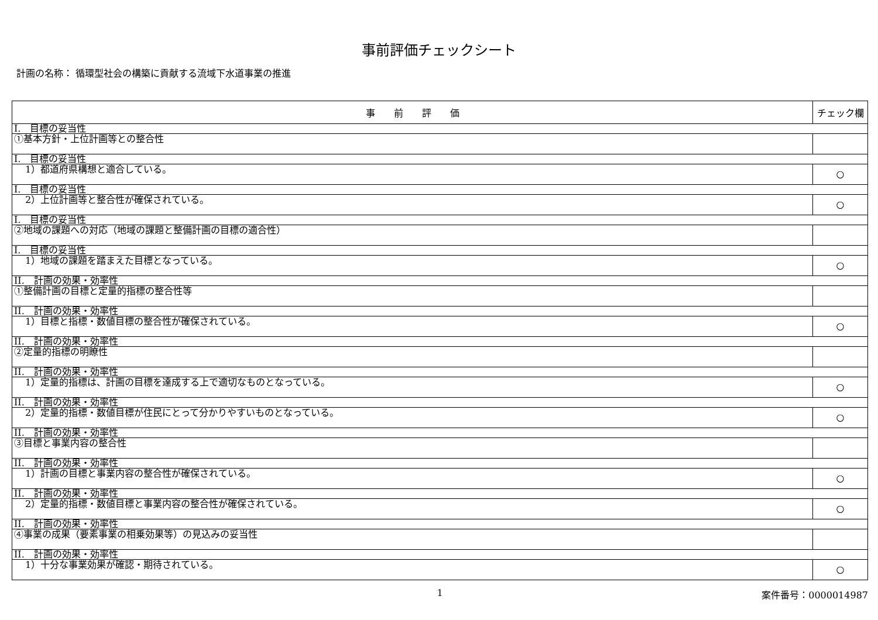事前評価チェックシート
計画の名称： 循環型社会の構築に貢献する流域下水道事業の推進
| 事 前 評 価 | チェック欄 |
| --- | --- |
| I. 目標の妥当性 | |
| ①基本方針・上位計画等との整合性 | |
| I. 目標の妥当性 | |
| 1）都道府県構想と適合している。 | ○ |
| I. 目標の妥当性 | |
| 2）上位計画等と整合性が確保されている。 | ○ |
| I. 目標の妥当性 | |
| ②地域の課題への対応（地域の課題と整備計画の目標の適合性） | |
| I. 目標の妥当性 | |
| 1）地域の課題を踏まえた目標となっている。 | ○ |
| II. 計画の効果・効率性 | |
| ①整備計画の目標と定量的指標の整合性等 | |
| II. 計画の効果・効率性 | |
| 1）目標と指標・数値目標の整合性が確保されている。 | ○ |
| II. 計画の効果・効率性 | |
| ②定量的指標の明瞭性 | |
| II. 計画の効果・効率性 | |
| 1）定量的指標は、計画の目標を達成する上で適切なものとなっている。 | ○ |
| II. 計画の効果・効率性 | |
| 2）定量的指標・数値目標が住民にとって分かりやすいものとなっている。 | ○ |
| II. 計画の効果・効率性 | |
| ③目標と事業内容の整合性 | |
| II. 計画の効果・効率性 | |
| 1）計画の目標と事業内容の整合性が確保されている。 | ○ |
| II. 計画の効果・効率性 | |
| 2）定量的指標・数値目標と事業内容の整合性が確保されている。 | ○ |
| II. 計画の効果・効率性 | |
| ④事業の成果（要素事業の相乗効果等）の見込みの妥当性 | |
| II. 計画の効果・効率性 | |
| 1）十分な事業効果が確認・期待されている。 | ○ |
1 案件番号：0000014987